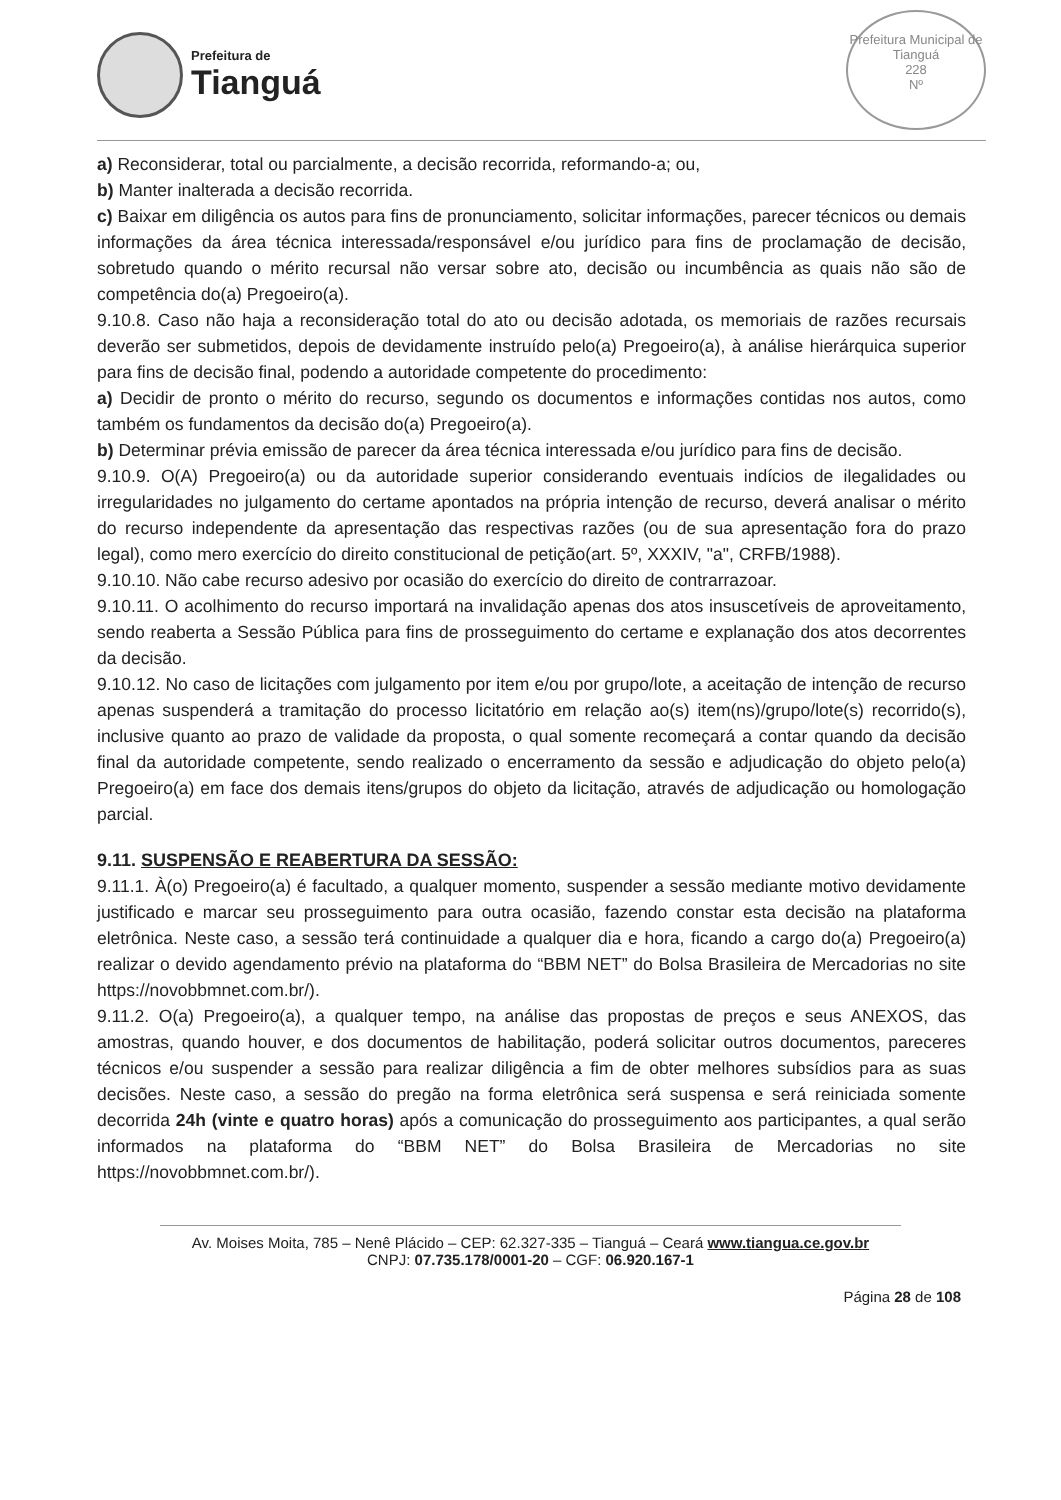Prefeitura de
Tianguá
Prefeitura Municipal de Tianguá
228
Nº
a) Reconsiderar, total ou parcialmente, a decisão recorrida, reformando-a; ou,
b) Manter inalterada a decisão recorrida.
c) Baixar em diligência os autos para fins de pronunciamento, solicitar informações, parecer técnicos ou demais informações da área técnica interessada/responsável e/ou jurídico para fins de proclamação de decisão, sobretudo quando o mérito recursal não versar sobre ato, decisão ou incumbência as quais não são de competência do(a) Pregoeiro(a).
9.10.8. Caso não haja a reconsideração total do ato ou decisão adotada, os memoriais de razões recursais deverão ser submetidos, depois de devidamente instruído pelo(a) Pregoeiro(a), à análise hierárquica superior para fins de decisão final, podendo a autoridade competente do procedimento:
a) Decidir de pronto o mérito do recurso, segundo os documentos e informações contidas nos autos, como também os fundamentos da decisão do(a) Pregoeiro(a).
b) Determinar prévia emissão de parecer da área técnica interessada e/ou jurídico para fins de decisão.
9.10.9. O(A) Pregoeiro(a) ou da autoridade superior considerando eventuais indícios de ilegalidades ou irregularidades no julgamento do certame apontados na própria intenção de recurso, deverá analisar o mérito do recurso independente da apresentação das respectivas razões (ou de sua apresentação fora do prazo legal), como mero exercício do direito constitucional de petição(art. 5º, XXXIV, "a", CRFB/1988).
9.10.10. Não cabe recurso adesivo por ocasião do exercício do direito de contrarrazoar.
9.10.11. O acolhimento do recurso importará na invalidação apenas dos atos insuscetíveis de aproveitamento, sendo reaberta a Sessão Pública para fins de prosseguimento do certame e explanação dos atos decorrentes da decisão.
9.10.12. No caso de licitações com julgamento por item e/ou por grupo/lote, a aceitação de intenção de recurso apenas suspenderá a tramitação do processo licitatório em relação ao(s) item(ns)/grupo/lote(s) recorrido(s), inclusive quanto ao prazo de validade da proposta, o qual somente recomeçará a contar quando da decisão final da autoridade competente, sendo realizado o encerramento da sessão e adjudicação do objeto pelo(a) Pregoeiro(a) em face dos demais itens/grupos do objeto da licitação, através de adjudicação ou homologação parcial.
9.11. SUSPENSÃO E REABERTURA DA SESSÃO:
9.11.1. À(o) Pregoeiro(a) é facultado, a qualquer momento, suspender a sessão mediante motivo devidamente justificado e marcar seu prosseguimento para outra ocasião, fazendo constar esta decisão na plataforma eletrônica. Neste caso, a sessão terá continuidade a qualquer dia e hora, ficando a cargo do(a) Pregoeiro(a) realizar o devido agendamento prévio na plataforma do “BBM NET” do Bolsa Brasileira de Mercadorias no site https://novobbmnet.com.br/).
9.11.2. O(a) Pregoeiro(a), a qualquer tempo, na análise das propostas de preços e seus ANEXOS, das amostras, quando houver, e dos documentos de habilitação, poderá solicitar outros documentos, pareceres técnicos e/ou suspender a sessão para realizar diligência a fim de obter melhores subsídios para as suas decisões. Neste caso, a sessão do pregão na forma eletrônica será suspensa e será reiniciada somente decorrida 24h (vinte e quatro horas) após a comunicação do prosseguimento aos participantes, a qual serão informados na plataforma do “BBM NET” do Bolsa Brasileira de Mercadorias no site https://novobbmnet.com.br/).
Av. Moises Moita, 785 – Nenê Plácido – CEP: 62.327-335 – Tianguá – Ceará www.tiangua.ce.gov.br
CNPJ: 07.735.178/0001-20 – CGF: 06.920.167-1
Página 28 de 108